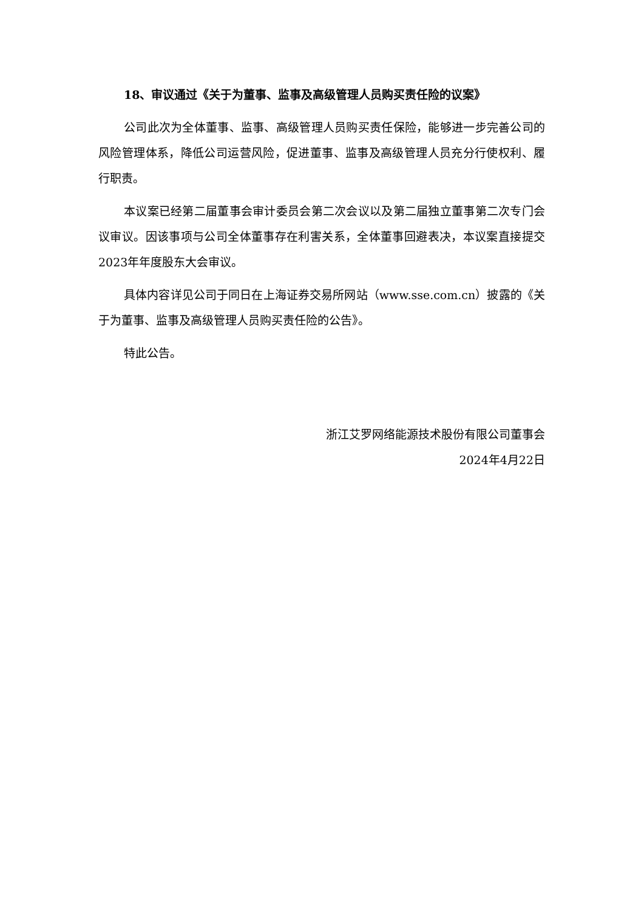18、审议通过《关于为董事、监事及高级管理人员购买责任险的议案》
公司此次为全体董事、监事、高级管理人员购买责任保险，能够进一步完善公司的风险管理体系，降低公司运营风险，促进董事、监事及高级管理人员充分行使权利、履行职责。
本议案已经第二届董事会审计委员会第二次会议以及第二届独立董事第二次专门会议审议。因该事项与公司全体董事存在利害关系，全体董事回避表决，本议案直接提交2023年年度股东大会审议。
具体内容详见公司于同日在上海证券交易所网站（www.sse.com.cn）披露的《关于为董事、监事及高级管理人员购买责任险的公告》。
特此公告。
浙江艾罗网络能源技术股份有限公司董事会
2024年4月22日